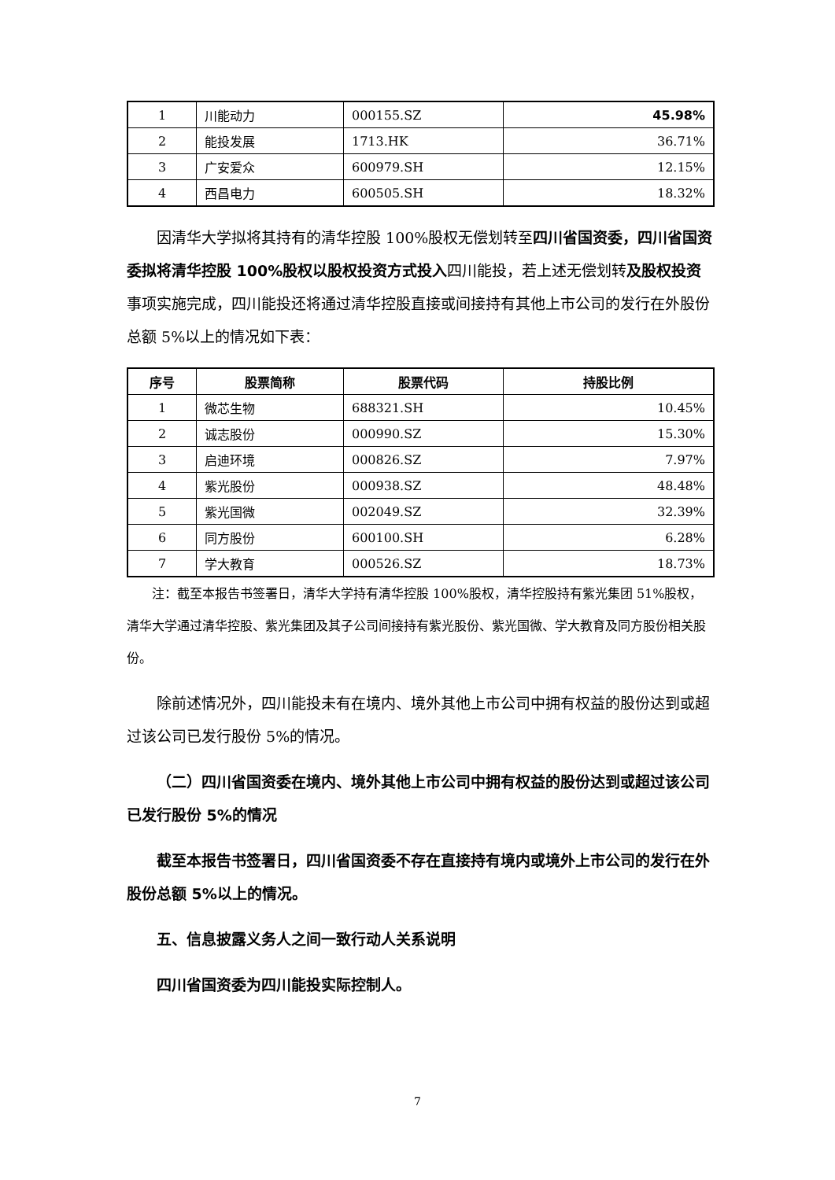| 1 | 川能动力 | 000155.SZ | 45.98% |
| 2 | 能投发展 | 1713.HK | 36.71% |
| 3 | 广安爱众 | 600979.SH | 12.15% |
| 4 | 西昌电力 | 600505.SH | 18.32% |
因清华大学拟将其持有的清华控股 100%股权无偿划转至四川省国资委，四川省国资委拟将清华控股 100%股权以股权投资方式投入四川能投，若上述无偿划转及股权投资事项实施完成，四川能投还将通过清华控股直接或间接持有其他上市公司的发行在外股份总额 5%以上的情况如下表：
| 序号 | 股票简称 | 股票代码 | 持股比例 |
| --- | --- | --- | --- |
| 1 | 微芯生物 | 688321.SH | 10.45% |
| 2 | 诚志股份 | 000990.SZ | 15.30% |
| 3 | 启迪环境 | 000826.SZ | 7.97% |
| 4 | 紫光股份 | 000938.SZ | 48.48% |
| 5 | 紫光国微 | 002049.SZ | 32.39% |
| 6 | 同方股份 | 600100.SH | 6.28% |
| 7 | 学大教育 | 000526.SZ | 18.73% |
注：截至本报告书签署日，清华大学持有清华控股 100%股权，清华控股持有紫光集团 51%股权，清华大学通过清华控股、紫光集团及其子公司间接持有紫光股份、紫光国微、学大教育及同方股份相关股份。
除前述情况外，四川能投未有在境内、境外其他上市公司中拥有权益的股份达到或超过该公司已发行股份 5%的情况。
（二）四川省国资委在境内、境外其他上市公司中拥有权益的股份达到或超过该公司已发行股份 5%的情况
截至本报告书签署日，四川省国资委不存在直接持有境内或境外上市公司的发行在外股份总额 5%以上的情况。
五、信息披露义务人之间一致行动人关系说明
四川省国资委为四川能投实际控制人。
7